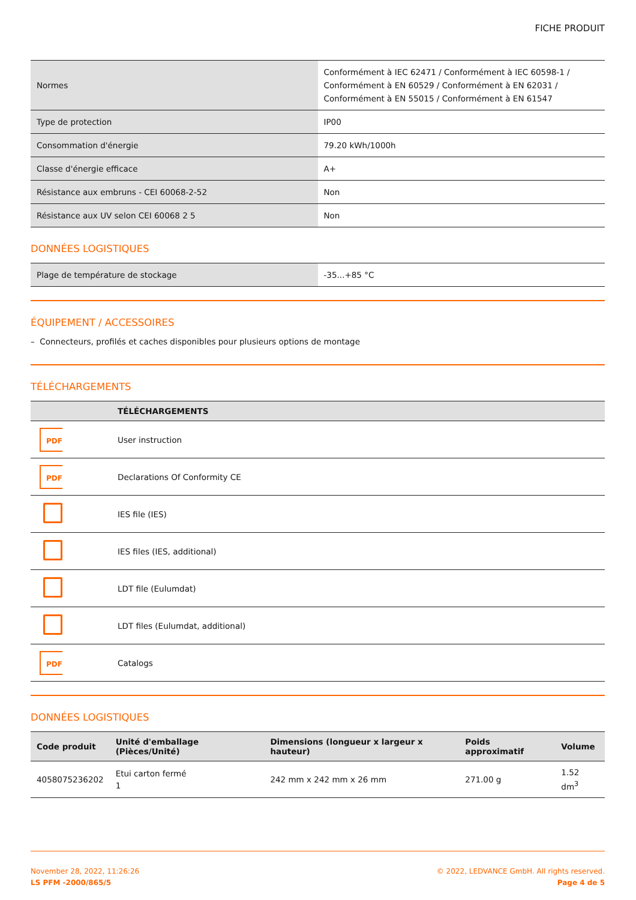FICHE PRODUIT
| Normes | Conformément à IEC 62471 / Conformément à IEC 60598-1 / Conformément à EN 60529 / Conformément à EN 62031 / Conformément à EN 55015 / Conformément à EN 61547 |
| Type de protection | IP00 |
| Consommation d'énergie | 79.20 kWh/1000h |
| Classe d'énergie efficace | A+ |
| Résistance aux embruns - CEI 60068-2-52 | Non |
| Résistance aux UV selon CEI 60068 2 5 | Non |
DONNÉES LOGISTIQUES
| Plage de température de stockage | -35...+85 °C |
ÉQUIPEMENT / ACCESSOIRES
– Connecteurs, profilés et caches disponibles pour plusieurs options de montage
TÉLÉCHARGEMENTS
| | TÉLÉCHARGEMENTS |
| --- | --- |
| PDF | User instruction |
| PDF | Declarations Of Conformity CE |
| | IES file (IES) |
| | IES files (IES, additional) |
| | LDT file (Eulumdat) |
| | LDT files (Eulumdat, additional) |
| PDF | Catalogs |
DONNÉES LOGISTIQUES
| Code produit | Unité d'emballage (Pièces/Unité) | Dimensions (longueur x largeur x hauteur) | Poids approximatif | Volume |
| --- | --- | --- | --- | --- |
| 4058075236202 | Etui carton fermé 1 | 242 mm x 242 mm x 26 mm | 271.00 g | 1.52 dm<sup>3</sup> |
November 28, 2022, 11:26:26
LS PFM -2000/865/5
© 2022, LEDVANCE GmbH. All rights reserved.
Page 4 de 5